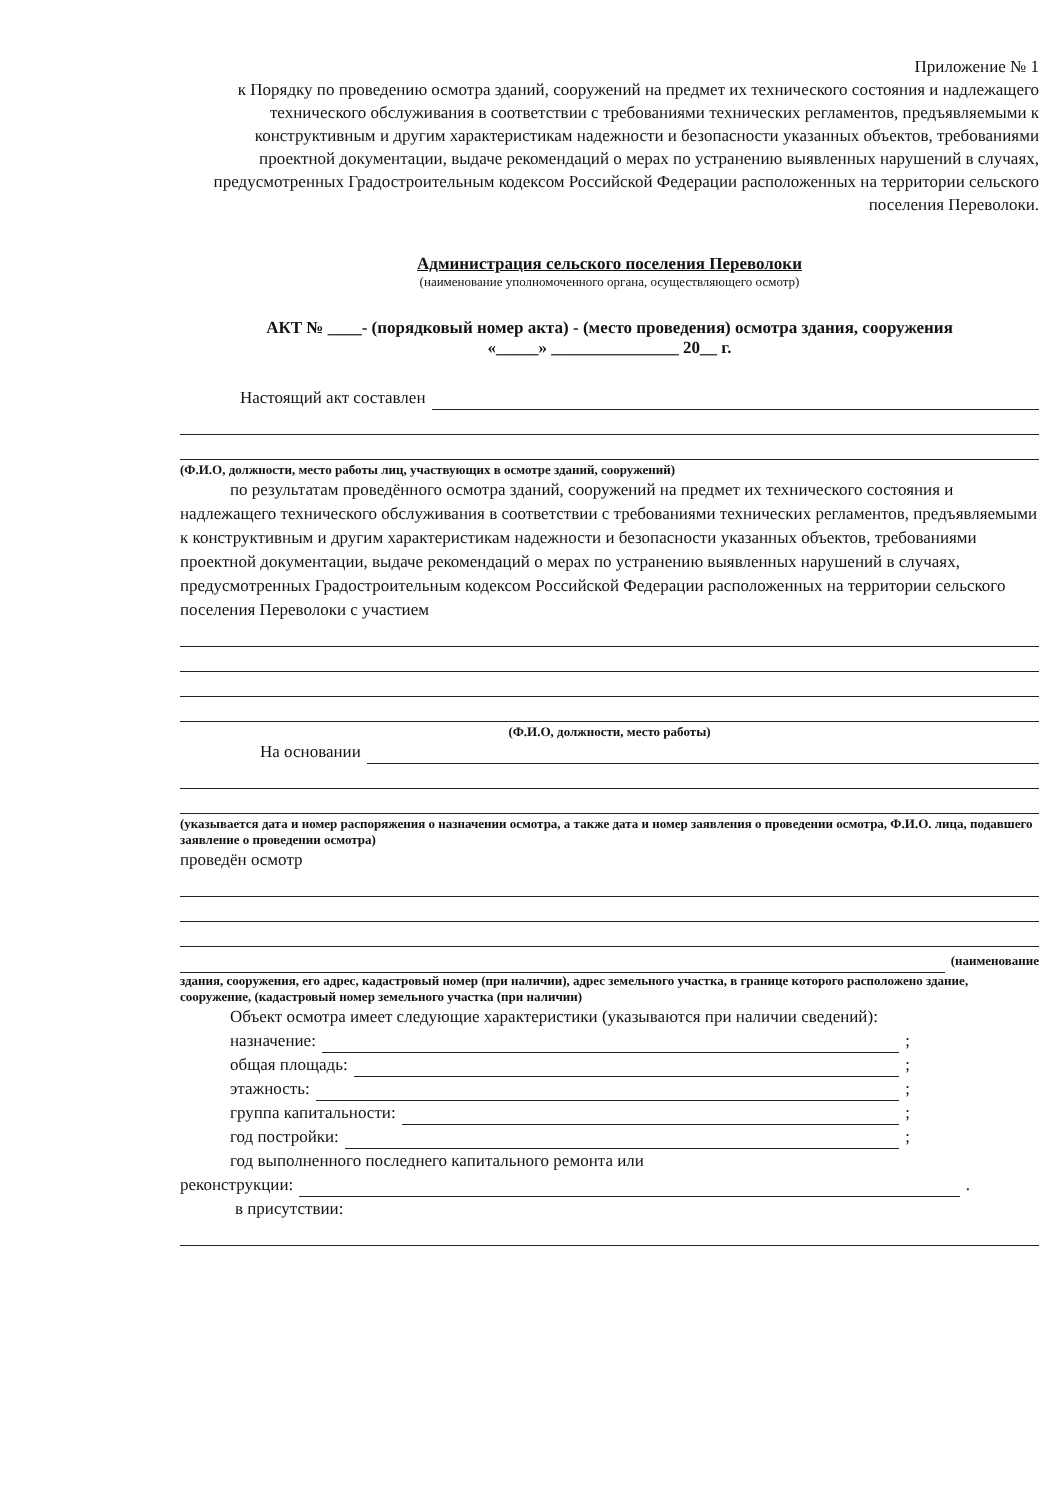Приложение № 1
к Порядку по проведению осмотра зданий, сооружений на предмет их технического состояния и надлежащего технического обслуживания в соответствии с требованиями технических регламентов, предъявляемыми к конструктивным и другим характеристикам надежности и безопасности указанных объектов, требованиями проектной документации, выдаче рекомендаций о мерах по устранению выявленных нарушений в случаях, предусмотренных Градостроительным кодексом Российской Федерации расположенных на территории сельского поселения Переволоки.
Администрация сельского поселения Переволоки
(наименование уполномоченного органа, осуществляющего осмотр)
АКТ № ____- (порядковый номер акта) - (место проведения) осмотра здания, сооружения
«_____» _______________ 20__ г.
Настоящий акт составлен
(Ф.И.О, должности, место работы лиц, участвующих в осмотре зданий, сооружений)
по результатам проведённого осмотра зданий, сооружений на предмет их технического состояния и надлежащего технического обслуживания в соответствии с требованиями технических регламентов, предъявляемыми к конструктивным и другим характеристикам надежности и безопасности указанных объектов, требованиями проектной документации, выдаче рекомендаций о мерах по устранению выявленных нарушений в случаях, предусмотренных Градостроительным кодексом Российской Федерации расположенных на территории сельского поселения Переволоки с участием
(Ф.И.О, должности, место работы)
На основании
(указывается дата и номер распоряжения о назначении осмотра, а также дата и номер заявления о проведении осмотра, Ф.И.О. лица, подавшего заявление о проведении осмотра)
проведён осмотр
(наименование
здания, сооружения, его адрес, кадастровый номер (при наличии), адрес земельного участка, в границе которого расположено здание, сооружение, (кадастровый номер земельного участка (при наличии)
Объект осмотра имеет следующие характеристики (указываются при наличии сведений):
назначение: ;
общая площадь: ;
этажность: ;
группа капитальности: ;
год постройки: ;
год выполненного последнего капитального ремонта или
реконструкции: .
в присутствии: